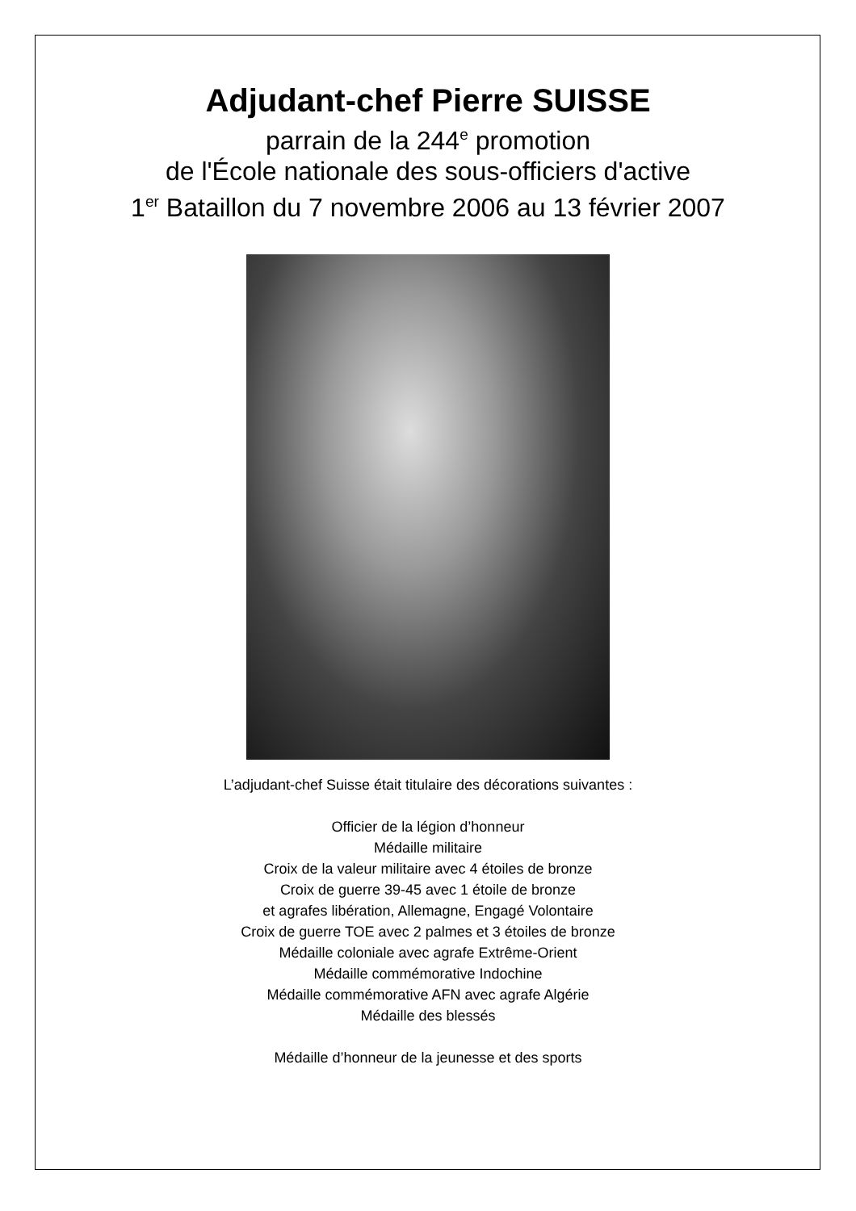Adjudant-chef Pierre SUISSE
parrain de la 244<sup>e</sup> promotion
de l'École nationale des sous-officiers d'active
1<sup>er</sup> Bataillon du 7 novembre 2006 au 13 février 2007
L’adjudant-chef Suisse était titulaire des décorations suivantes :
Officier de la légion d’honneur
Médaille militaire
Croix de la valeur militaire avec 4 étoiles de bronze
Croix de guerre 39-45 avec 1 étoile de bronze
et agrafes libération, Allemagne, Engagé Volontaire
Croix de guerre TOE avec 2 palmes et 3 étoiles de bronze
Médaille coloniale avec agrafe Extrême-Orient
Médaille commémorative Indochine
Médaille commémorative AFN avec agrafe Algérie
Médaille des blessés
Médaille d’honneur de la jeunesse et des sports